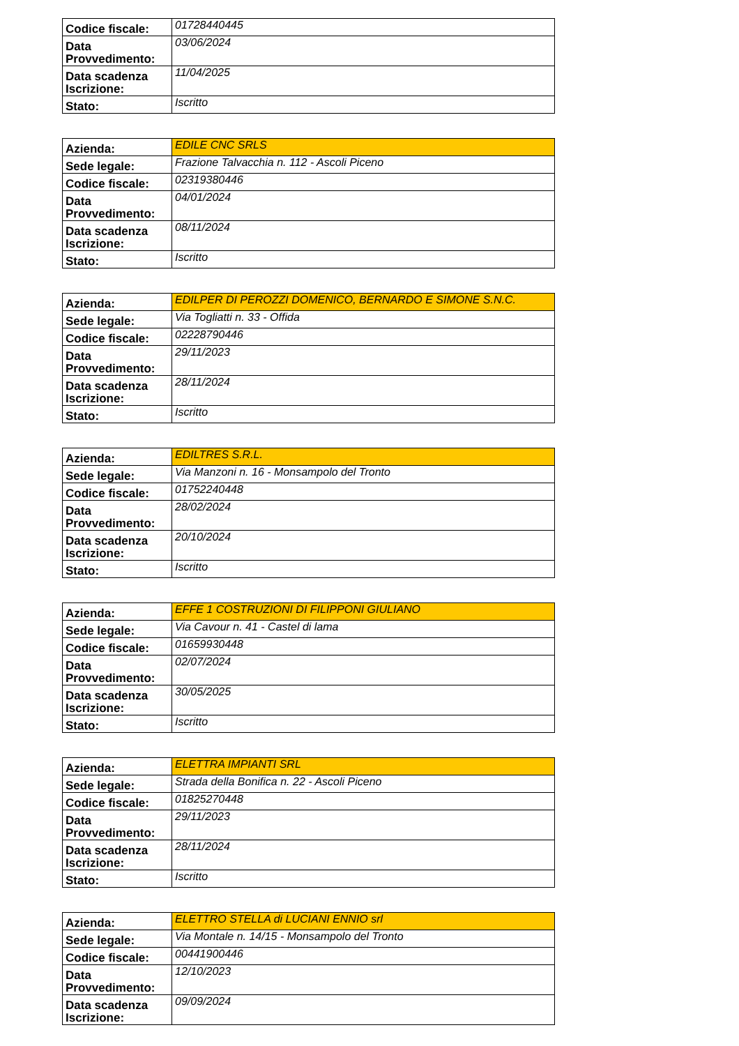| Codice fiscale: | 01728440445 |
| Data Provvedimento: | 03/06/2024 |
| Data scadenza Iscrizione: | 11/04/2025 |
| Stato: | Iscritto |
| Azienda: | EDILE CNC SRLS |
| Sede legale: | Frazione Talvacchia n. 112 - Ascoli Piceno |
| Codice fiscale: | 02319380446 |
| Data Provvedimento: | 04/01/2024 |
| Data scadenza Iscrizione: | 08/11/2024 |
| Stato: | Iscritto |
| Azienda: | EDILPER DI PEROZZI DOMENICO, BERNARDO E SIMONE S.N.C. |
| Sede legale: | Via Togliatti n. 33 - Offida |
| Codice fiscale: | 02228790446 |
| Data Provvedimento: | 29/11/2023 |
| Data scadenza Iscrizione: | 28/11/2024 |
| Stato: | Iscritto |
| Azienda: | EDILTRES S.R.L. |
| Sede legale: | Via Manzoni n. 16 - Monsampolo del Tronto |
| Codice fiscale: | 01752240448 |
| Data Provvedimento: | 28/02/2024 |
| Data scadenza Iscrizione: | 20/10/2024 |
| Stato: | Iscritto |
| Azienda: | EFFE 1 COSTRUZIONI DI FILIPPONI GIULIANO |
| Sede legale: | Via Cavour n. 41 - Castel di lama |
| Codice fiscale: | 01659930448 |
| Data Provvedimento: | 02/07/2024 |
| Data scadenza Iscrizione: | 30/05/2025 |
| Stato: | Iscritto |
| Azienda: | ELETTRA IMPIANTI SRL |
| Sede legale: | Strada della Bonifica n. 22 - Ascoli Piceno |
| Codice fiscale: | 01825270448 |
| Data Provvedimento: | 29/11/2023 |
| Data scadenza Iscrizione: | 28/11/2024 |
| Stato: | Iscritto |
| Azienda: | ELETTRO STELLA di LUCIANI ENNIO srl |
| Sede legale: | Via Montale n. 14/15 - Monsampolo del Tronto |
| Codice fiscale: | 00441900446 |
| Data Provvedimento: | 12/10/2023 |
| Data scadenza Iscrizione: | 09/09/2024 |